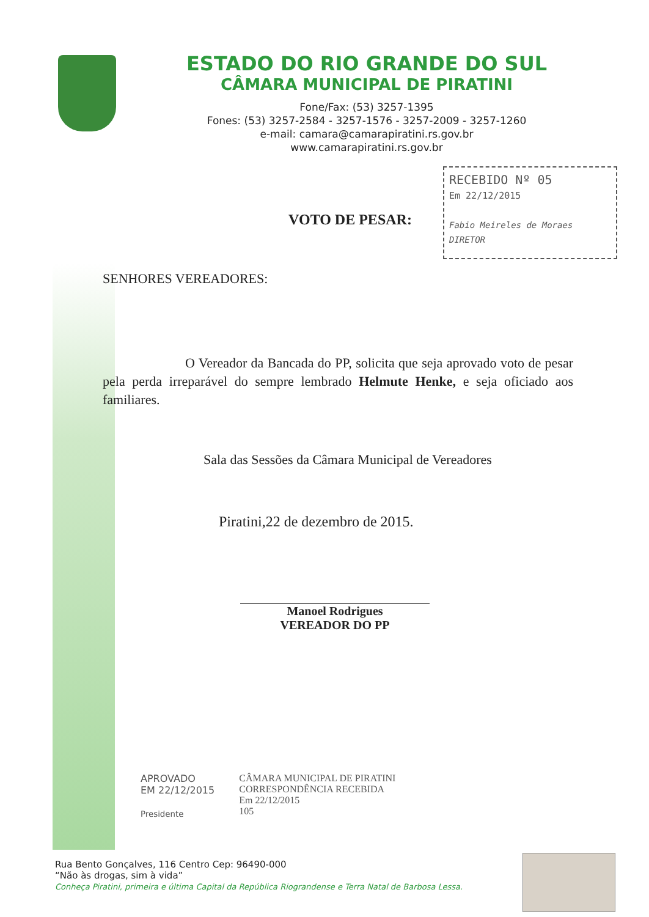ESTADO DO RIO GRANDE DO SUL
CÂMARA MUNICIPAL DE PIRATINI
Fone/Fax: (53) 3257-1395
Fones: (53) 3257-2584 - 3257-1576 - 3257-2009 - 3257-1260
e-mail: camara@camarapiratini.rs.gov.br
www.camarapiratini.rs.gov.br
RECEBIDO Nº 05
Em 22/12/2015
Fabio Meireles de Moraes
DIRETOR
VOTO DE PESAR:
SENHORES VEREADORES:
O Vereador da Bancada do PP, solicita que seja aprovado voto de pesar pela perda irreparável do sempre lembrado Helmute Henke, e seja oficiado aos familiares.
Sala das Sessões da Câmara Municipal de Vereadores
Piratini,22 de dezembro de 2015.
Manoel Rodrigues
VEREADOR DO PP
APROVADO
EM 22/12/2015
Presidente
CÂMARA MUNICIPAL DE PIRATINI
CORRESPONDÊNCIA RECEBIDA
Em 22/12/2015
105
Rua Bento Gonçalves, 116 Centro Cep: 96490-000
“Não às drogas, sim à vida”
Conheça Piratini, primeira e última Capital da República Riograndense e Terra Natal de Barbosa Lessa.